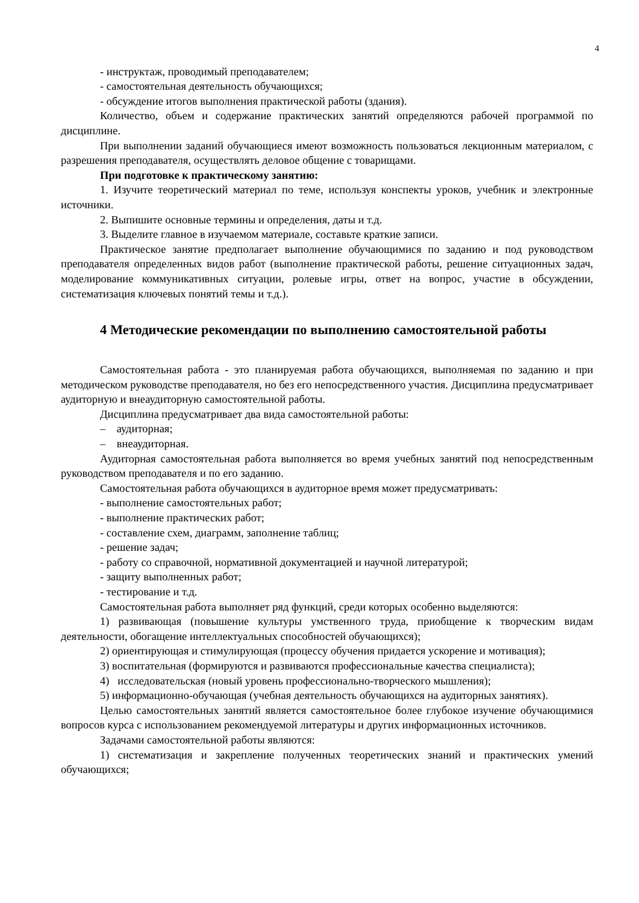4
- инструктаж, проводимый преподавателем;
- самостоятельная деятельность обучающихся;
- обсуждение итогов выполнения практической работы (здания).
Количество, объем и содержание практических занятий определяются рабочей программой по дисциплине.
При выполнении заданий обучающиеся имеют возможность пользоваться лекционным материалом, с разрешения преподавателя, осуществлять деловое общение с товарищами.
При подготовке к практическому занятию:
1. Изучите теоретический материал по теме, используя конспекты уроков, учебник и электронные источники.
2. Выпишите основные термины и определения, даты и т.д.
3. Выделите главное в изучаемом материале, составьте краткие записи.
Практическое занятие предполагает выполнение обучающимися по заданию и под руководством преподавателя определенных видов работ (выполнение практической работы, решение ситуационных задач, моделирование коммуникативных ситуации, ролевые игры, ответ на вопрос, участие в обсуждении, систематизация ключевых понятий темы и т.д.).
4 Методические рекомендации по выполнению самостоятельной работы
Самостоятельная работа - это планируемая работа обучающихся, выполняемая по заданию и при методическом руководстве преподавателя, но без его непосредственного участия. Дисциплина предусматривает аудиторную и внеаудиторную самостоятельной работы.
Дисциплина предусматривает два вида самостоятельной работы:
– аудиторная;
– внеаудиторная.
Аудиторная самостоятельная работа выполняется во время учебных занятий под непосредственным руководством преподавателя и по его заданию.
Самостоятельная работа обучающихся в аудиторное время может предусматривать:
- выполнение самостоятельных работ;
- выполнение практических работ;
- составление схем, диаграмм, заполнение таблиц;
- решение задач;
- работу со справочной, нормативной документацией и научной литературой;
- защиту выполненных работ;
- тестирование и т.д.
Самостоятельная работа выполняет ряд функций, среди которых особенно выделяются:
1) развивающая (повышение культуры умственного труда, приобщение к творческим видам деятельности, обогащение интеллектуальных способностей обучающихся);
2) ориентирующая и стимулирующая (процессу обучения придается ускорение и мотивация);
3) воспитательная (формируются и развиваются профессиональные качества специалиста);
4) исследовательская (новый уровень профессионально-творческого мышления);
5) информационно-обучающая (учебная деятельность обучающихся на аудиторных занятиях).
Целью самостоятельных занятий является самостоятельное более глубокое изучение обучающимися вопросов курса с использованием рекомендуемой литературы и других информационных источников.
Задачами самостоятельной работы являются:
1) систематизация и закрепление полученных теоретических знаний и практических умений обучающихся;